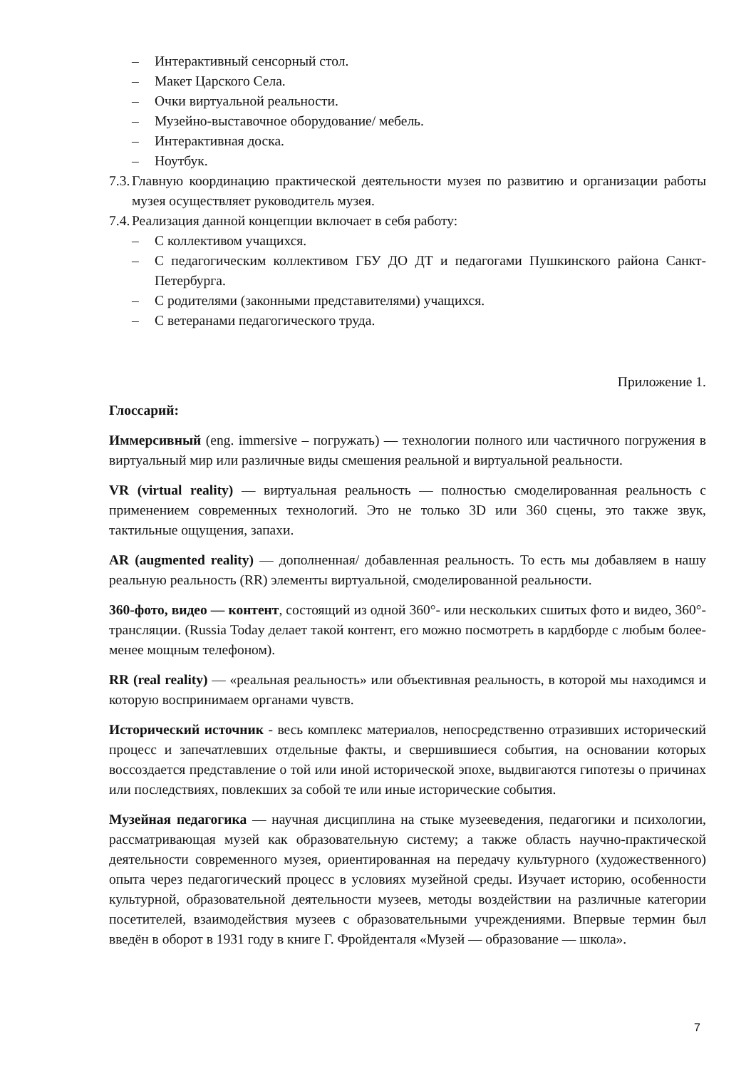– Интерактивный сенсорный стол.
– Макет Царского Села.
– Очки виртуальной реальности.
– Музейно-выставочное оборудование/ мебель.
– Интерактивная доска.
– Ноутбук.
7.3. Главную координацию практической деятельности музея по развитию и организации работы музея осуществляет руководитель музея.
7.4. Реализация данной концепции включает в себя работу:
– С коллективом учащихся.
– С педагогическим коллективом ГБУ ДО ДТ и педагогами Пушкинского района Санкт-Петербурга.
– С родителями (законными представителями) учащихся.
– С ветеранами педагогического труда.
Приложение 1.
Глоссарий:
Иммерсивный (eng. immersive – погружать) — технологии полного или частичного погружения в виртуальный мир или различные виды смешения реальной и виртуальной реальности.
VR (virtual reality) — виртуальная реальность — полностью смоделированная реальность с применением современных технологий. Это не только 3D или 360 сцены, это также звук, тактильные ощущения, запахи.
AR (augmented reality) — дополненная/ добавленная реальность. То есть мы добавляем в нашу реальную реальность (RR) элементы виртуальной, смоделированной реальности.
360-фото, видео — контент, состоящий из одной 360°- или нескольких сшитых фото и видео, 360°-трансляции. (Russia Today делает такой контент, его можно посмотреть в кардборде с любым более-менее мощным телефоном).
RR (real reality) — «реальная реальность» или объективная реальность, в которой мы находимся и которую воспринимаем органами чувств.
Исторический источник - весь комплекс материалов, непосредственно отразивших исторический процесс и запечатлевших отдельные факты, и свершившиеся события, на основании которых воссоздается представление о той или иной исторической эпохе, выдвигаются гипотезы о причинах или последствиях, повлекших за собой те или иные исторические события.
Музейная педагогика — научная дисциплина на стыке музееведения, педагогики и психологии, рассматривающая музей как образовательную систему; а также область научно-практической деятельности современного музея, ориентированная на передачу культурного (художественного) опыта через педагогический процесс в условиях музейной среды. Изучает историю, особенности культурной, образовательной деятельности музеев, методы воздействии на различные категории посетителей, взаимодействия музеев с образовательными учреждениями. Впервые термин был введён в оборот в 1931 году в книге Г. Фройденталя «Музей — образование — школа».
7